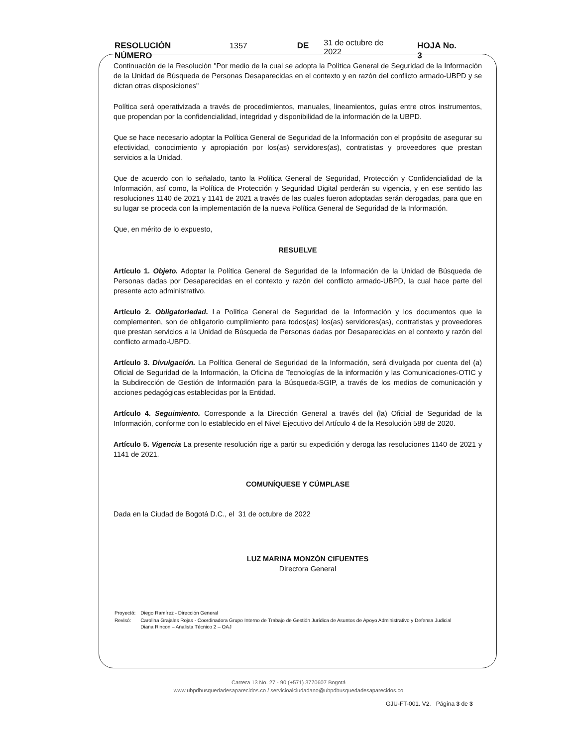RESOLUCIÓN NÚMERO 1357 DE 31 de octubre de 2022 HOJA No. 3
Continuación de la Resolución "Por medio de la cual se adopta la Política General de Seguridad de la Información de la Unidad de Búsqueda de Personas Desaparecidas en el contexto y en razón del conflicto armado-UBPD y se dictan otras disposiciones"
Política será operativizada a través de procedimientos, manuales, lineamientos, guías entre otros instrumentos, que propendan por la confidencialidad, integridad y disponibilidad de la información de la UBPD.
Que se hace necesario adoptar la Política General de Seguridad de la Información con el propósito de asegurar su efectividad, conocimiento y apropiación por los(as) servidores(as), contratistas y proveedores que prestan servicios a la Unidad.
Que de acuerdo con lo señalado, tanto la Política General de Seguridad, Protección y Confidencialidad de la Información, así como, la Política de Protección y Seguridad Digital perderán su vigencia, y en ese sentido las resoluciones 1140 de 2021 y 1141 de 2021 a través de las cuales fueron adoptadas serán derogadas, para que en su lugar se proceda con la implementación de la nueva Política General de Seguridad de la Información.
Que, en mérito de lo expuesto,
RESUELVE
Artículo 1. Objeto. Adoptar la Política General de Seguridad de la Información de la Unidad de Búsqueda de Personas dadas por Desaparecidas en el contexto y razón del conflicto armado-UBPD, la cual hace parte del presente acto administrativo.
Artículo 2. Obligatoriedad. La Política General de Seguridad de la Información y los documentos que la complementen, son de obligatorio cumplimiento para todos(as) los(as) servidores(as), contratistas y proveedores que prestan servicios a la Unidad de Búsqueda de Personas dadas por Desaparecidas en el contexto y razón del conflicto armado-UBPD.
Artículo 3. Divulgación. La Política General de Seguridad de la Información, será divulgada por cuenta del (a) Oficial de Seguridad de la Información, la Oficina de Tecnologías de la información y las Comunicaciones-OTIC y la Subdirección de Gestión de Información para la Búsqueda-SGIP, a través de los medios de comunicación y acciones pedagógicas establecidas por la Entidad.
Artículo 4. Seguimiento. Corresponde a la Dirección General a través del (la) Oficial de Seguridad de la Información, conforme con lo establecido en el Nivel Ejecutivo del Artículo 4 de la Resolución 588 de 2020.
Artículo 5. Vigencia La presente resolución rige a partir su expedición y deroga las resoluciones 1140 de 2021 y 1141 de 2021.
COMUNÍQUESE Y CÚMPLASE
Dada en la Ciudad de Bogotá D.C., el 31 de octubre de 2022
LUZ MARINA MONZÓN CIFUENTES
Directora General
| Proyectó: | Diego Ramírez - Dirección General |
| Revisó: | Carolina Grajales Rojas - Coordinadora Grupo Interno de Trabajo de Gestión Jurídica de Asuntos de Apoyo Administrativo y Defensa Judicial Diana Rincon – Analista Técnico 2 – OAJ |
Carrera 13 No. 27 - 90 (+571) 3770607 Bogotá
www.ubpdbusquedadesaparecidos.co / servicioalciudadano@ubpdbusquedadesaparecidos.co
GJU-FT-001. V2. Página 3 de 3